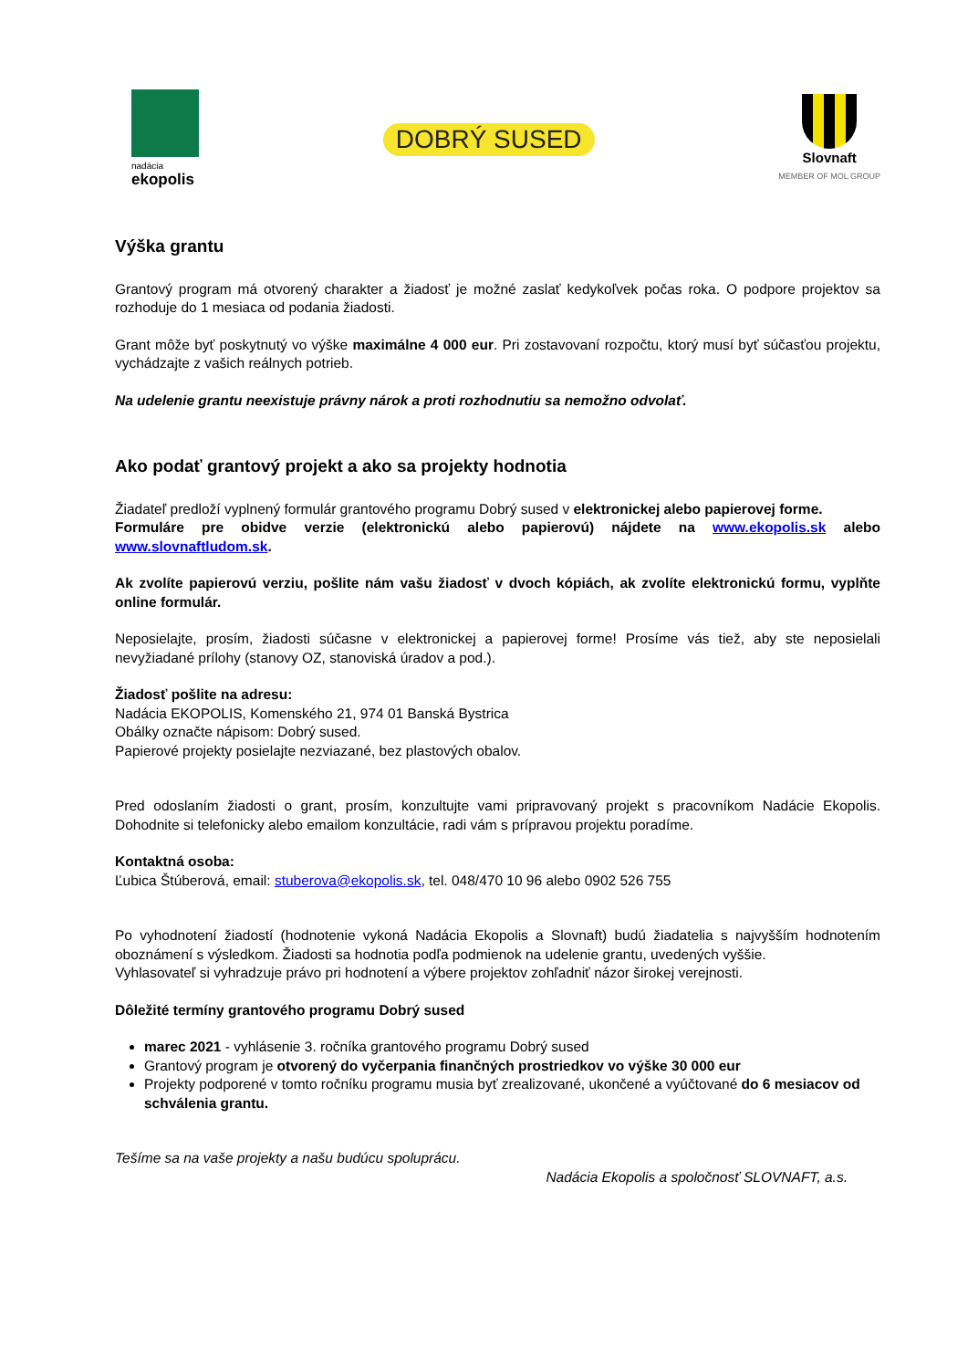nadácia
ekopolis
DOBRÝ SUSED
Slovnaft
MEMBER OF MOL GROUP
Výška grantu
Grantový program má otvorený charakter a žiadosť je možné zaslať kedykoľvek počas roka. O podpore projektov sa rozhoduje do 1 mesiaca od podania žiadosti.
Grant môže byť poskytnutý vo výške maximálne 4 000 eur. Pri zostavovaní rozpočtu, ktorý musí byť súčasťou projektu, vychádzajte z vašich reálnych potrieb.
Na udelenie grantu neexistuje právny nárok a proti rozhodnutiu sa nemožno odvolať.
Ako podať grantový projekt a ako sa projekty hodnotia
Žiadateľ predloží vyplnený formulár grantového programu Dobrý sused v elektronickej alebo papierovej forme.
Formuláre pre obidve verzie (elektronickú alebo papierovú) nájdete na www.ekopolis.sk alebo www.slovnaftludom.sk.
Ak zvolíte papierovú verziu, pošlite nám vašu žiadosť v dvoch kópiách, ak zvolíte elektronickú formu, vyplňte online formulár.
Neposielajte, prosím, žiadosti súčasne v elektronickej a papierovej forme! Prosíme vás tiež, aby ste neposielali nevyžiadané prílohy (stanovy OZ, stanoviská úradov a pod.).
Žiadosť pošlite na adresu:
Nadácia EKOPOLIS, Komenského 21, 974 01 Banská Bystrica
Obálky označte nápisom: Dobrý sused.
Papierové projekty posielajte nezviazané, bez plastových obalov.
Pred odoslaním žiadosti o grant, prosím, konzultujte vami pripravovaný projekt s pracovníkom Nadácie Ekopolis. Dohodnite si telefonicky alebo emailom konzultácie, radi vám s prípravou projektu poradíme.
Kontaktná osoba:
Ľubica Štúberová, email: stuberova@ekopolis.sk, tel. 048/470 10 96 alebo 0902 526 755
Po vyhodnotení žiadostí (hodnotenie vykoná Nadácia Ekopolis a Slovnaft) budú žiadatelia s najvyšším hodnotením oboznámení s výsledkom. Žiadosti sa hodnotia podľa podmienok na udelenie grantu, uvedených vyššie.
Vyhlasovateľ si vyhradzuje právo pri hodnotení a výbere projektov zohľadniť názor širokej verejnosti.
Dôležité termíny grantového programu Dobrý sused
marec 2021 - vyhlásenie 3. ročníka grantového programu Dobrý sused
Grantový program je otvorený do vyčerpania finančných prostriedkov vo výške 30 000 eur
Projekty podporené v tomto ročníku programu musia byť zrealizované, ukončené a vyúčtované do 6 mesiacov od schválenia grantu.
Tešíme sa na vaše projekty a našu budúcu spoluprácu.
Nadácia Ekopolis a spoločnosť SLOVNAFT, a.s.